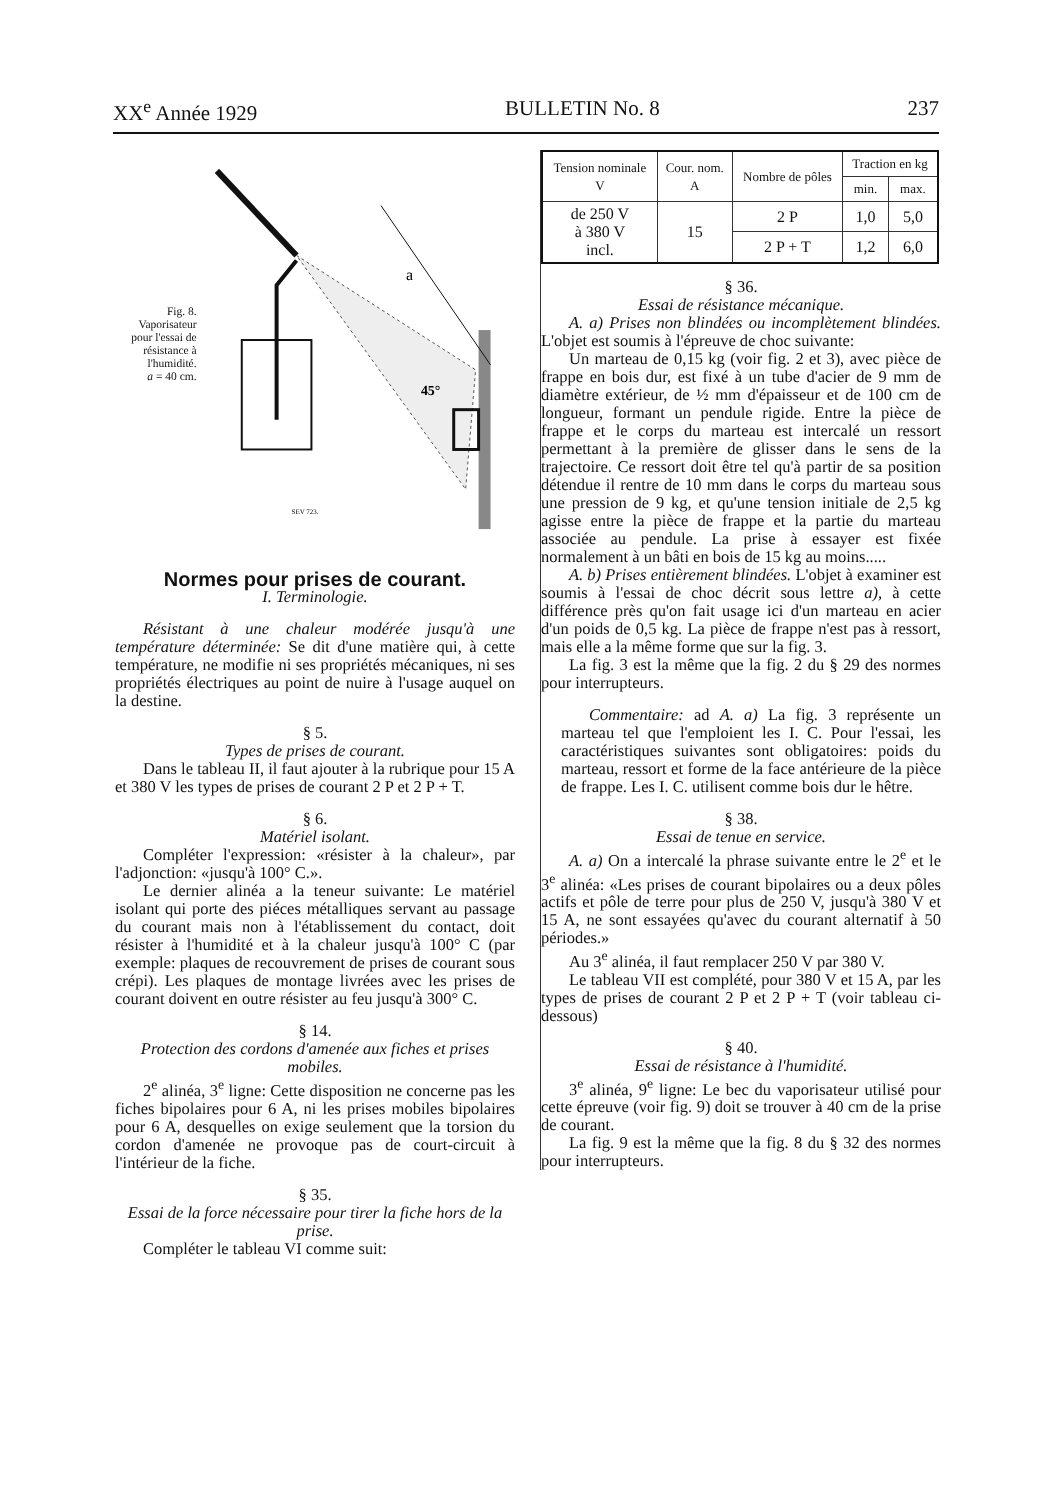XX<sup>e</sup> Année 1929 BULLETIN No. 8 237
Fig. 8.
Vaporisateur pour l'essai de résistance à l'humidité.
a = 40 cm.
a
45°
SEV 723.
Normes pour prises de courant.
I. Terminologie.
Résistant à une chaleur modérée jusqu'à une température déterminée: Se dit d'une matière qui, à cette température, ne modifie ni ses propriétés mécaniques, ni ses propriétés électriques au point de nuire à l'usage auquel on la destine.
§ 5.
Types de prises de courant.
Dans le tableau II, il faut ajouter à la rubrique pour 15 A et 380 V les types de prises de courant 2 P et 2 P + T.
§ 6.
Matériel isolant.
Compléter l'expression: «résister à la chaleur», par l'adjonction: «jusqu'à 100° C.».
Le dernier alinéa a la teneur suivante: Le matériel isolant qui porte des piéces métalliques servant au passage du courant mais non à l'établissement du contact, doit résister à l'humidité et à la chaleur jusqu'à 100° C (par exemple: plaques de recouvrement de prises de courant sous crépi). Les plaques de montage livrées avec les prises de courant doivent en outre résister au feu jusqu'à 300° C.
§ 14.
Protection des cordons d'amenée aux fiches et prises mobiles.
2<sup>e</sup> alinéa, 3<sup>e</sup> ligne: Cette disposition ne concerne pas les fiches bipolaires pour 6 A, ni les prises mobiles bipolaires pour 6 A, desquelles on exige seulement que la torsion du cordon d'amenée ne provoque pas de court-circuit à l'intérieur de la fiche.
§ 35.
Essai de la force nécessaire pour tirer la fiche hors de la prise.
Compléter le tableau VI comme suit:
| Tension nominale V | Cour. nom. A | Nombre de pôles | Traction en kg | |
| --- | --- | --- | --- | --- |
| | | | min. | max. |
| de 250 V à 380 V incl. | 15 | 2 P | 1,0 | 5,0 |
| | | 2 P + T | 1,2 | 6,0 |
§ 36.
Essai de résistance mécanique.
A. a) Prises non blindées ou incomplètement blindées. L'objet est soumis à l'épreuve de choc suivante:
Un marteau de 0,15 kg (voir fig. 2 et 3), avec pièce de frappe en bois dur, est fixé à un tube d'acier de 9 mm de diamètre extérieur, de ½ mm d'épaisseur et de 100 cm de longueur, formant un pendule rigide. Entre la pièce de frappe et le corps du marteau est intercalé un ressort permettant à la première de glisser dans le sens de la trajectoire. Ce ressort doit être tel qu'à partir de sa position détendue il rentre de 10 mm dans le corps du marteau sous une pression de 9 kg, et qu'une tension initiale de 2,5 kg agisse entre la pièce de frappe et la partie du marteau associée au pendule. La prise à essayer est fixée normalement à un bâti en bois de 15 kg au moins.....
A. b) Prises entièrement blindées. L'objet à examiner est soumis à l'essai de choc décrit sous lettre a), à cette différence près qu'on fait usage ici d'un marteau en acier d'un poids de 0,5 kg. La pièce de frappe n'est pas à ressort, mais elle a la même forme que sur la fig. 3.
La fig. 3 est la même que la fig. 2 du § 29 des normes pour interrupteurs.
Commentaire: ad A. a) La fig. 3 représente un marteau tel que l'emploient les I. C. Pour l'essai, les caractéristiques suivantes sont obligatoires: poids du marteau, ressort et forme de la face antérieure de la pièce de frappe. Les I. C. utilisent comme bois dur le hêtre.
§ 38.
Essai de tenue en service.
A. a) On a intercalé la phrase suivante entre le 2<sup>e</sup> et le 3<sup>e</sup> alinéa: «Les prises de courant bipolaires ou a deux pôles actifs et pôle de terre pour plus de 250 V, jusqu'à 380 V et 15 A, ne sont essayées qu'avec du courant alternatif à 50 périodes.»
Au 3<sup>e</sup> alinéa, il faut remplacer 250 V par 380 V.
Le tableau VII est complété, pour 380 V et 15 A, par les types de prises de courant 2 P et 2 P + T (voir tableau ci-dessous)
§ 40.
Essai de résistance à l'humidité.
3<sup>e</sup> alinéa, 9<sup>e</sup> ligne: Le bec du vaporisateur utilisé pour cette épreuve (voir fig. 9) doit se trouver à 40 cm de la prise de courant.
La fig. 9 est la même que la fig. 8 du § 32 des normes pour interrupteurs.